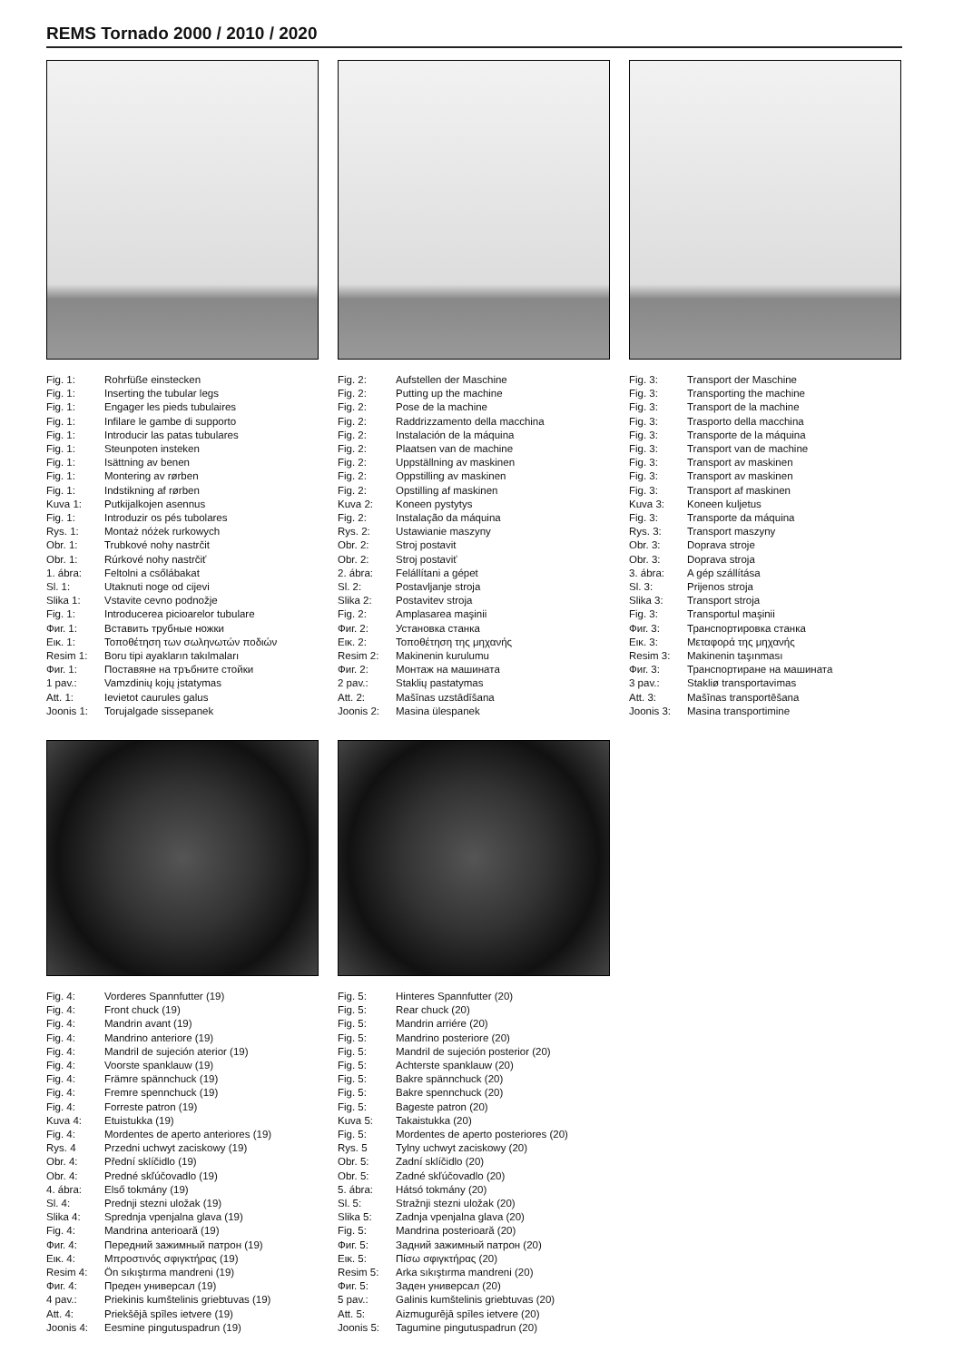REMS Tornado 2000 / 2010 / 2020
Fig. 1: Rohrfüße einstecken
Fig. 1: Inserting the tubular legs
Fig. 1: Engager les pieds tubulaires
Fig. 1: Infilare le gambe di supporto
Fig. 1: Introducir las patas tubulares
Fig. 1: Steunpoten insteken
Fig. 1: Isättning av benen
Fig. 1: Montering av rørben
Fig. 1: Indstikning af rørben
Kuva 1: Putkijalkojen asennus
Fig. 1: Introduzir os pés tubolares
Rys. 1: Montaż nóżek rurkowych
Obr. 1: Trubkové nohy nastrčit
Obr. 1: Rúrkové nohy nastrčiť
1. ábra: Feltolni a csőlábakat
Sl. 1: Utaknuti noge od cijevi
Slika 1: Vstavite cevno podnožje
Fig. 1: Introducerea picioarelor tubulare
Фиг. 1: Вставить трубные ножки
Εικ. 1: Τοποθέτηση των σωληνωτών ποδιών
Resim 1: Boru tipi ayakların takılmaları
Фиг. 1: Поставяне на тръбните стойки
1 pav.: Vamzdinių kojų įstatymas
Att. 1: Ievietot caurules galus
Joonis 1: Torujalgade sissepanek
Fig. 2: Aufstellen der Maschine
Fig. 2: Putting up the machine
Fig. 2: Pose de la machine
Fig. 2: Raddrizzamento della macchina
Fig. 2: Instalación de la máquina
Fig. 2: Plaatsen van de machine
Fig. 2: Uppställning av maskinen
Fig. 2: Oppstilling av maskinen
Fig. 2: Opstilling af maskinen
Kuva 2: Koneen pystytys
Fig. 2: Instalação da máquina
Rys. 2: Ustawianie maszyny
Obr. 2: Stroj postavit
Obr. 2: Stroj postaviť
2. ábra: Felállítani a gépet
Sl. 2: Postavljanje stroja
Slika 2: Postavitev stroja
Fig. 2: Amplasarea maşinii
Фиг. 2: Установка станка
Εικ. 2: Τοποθέτηση της μηχανής
Resim 2: Makinenin kurulumu
Фиг. 2: Монтаж на машината
2 pav.: Staklių pastatymas
Att. 2: Mašīnas uzstādīšana
Joonis 2: Masina ülespanek
Fig. 3: Transport der Maschine
Fig. 3: Transporting the machine
Fig. 3: Transport de la machine
Fig. 3: Trasporto della macchina
Fig. 3: Transporte de la máquina
Fig. 3: Transport van de machine
Fig. 3: Transport av maskinen
Fig. 3: Transport av maskinen
Fig. 3: Transport af maskinen
Kuva 3: Koneen kuljetus
Fig. 3: Transporte da máquina
Rys. 3: Transport maszyny
Obr. 3: Doprava stroje
Obr. 3: Doprava stroja
3. ábra: A gép szállítása
Sl. 3: Prijenos stroja
Slika 3: Transport stroja
Fig. 3: Transportul maşinii
Фиг. 3: Транспортировка станка
Εικ. 3: Μεταφορά της μηχανής
Resim 3: Makinenin taşınması
Фиг. 3: Транспортиране на машината
3 pav.: Stakliø transportavimas
Att. 3: Mašīnas transportēšana
Joonis 3: Masina transportimine
Fig. 4: Vorderes Spannfutter (19)
Fig. 4: Front chuck (19)
Fig. 4: Mandrin avant (19)
Fig. 4: Mandrino anteriore (19)
Fig. 4: Mandril de sujeción aterior (19)
Fig. 4: Voorste spanklauw (19)
Fig. 4: Främre spännchuck (19)
Fig. 4: Fremre spennchuck (19)
Fig. 4: Forreste patron (19)
Kuva 4: Etuistukka (19)
Fig. 4: Mordentes de aperto anteriores (19)
Rys. 4 Przedni uchwyt zaciskowy (19)
Obr. 4: Přední sklíčidlo (19)
Obr. 4: Predné skľúčovadlo (19)
4. ábra: Első tokmány (19)
Sl. 4: Prednji stezni uložak (19)
Slika 4: Sprednja vpenjalna glava (19)
Fig. 4: Mandrina anterioară (19)
Фиг. 4: Передний зажимный патрон (19)
Εικ. 4: Μπροστινός σφιγκτήρας (19)
Resim 4: Ön sıkıştırma mandreni (19)
Фиг. 4: Преден универсал (19)
4 pav.: Priekinis kumštelinis griebtuvas (19)
Att. 4: Priekšējā spīles ietvere (19)
Joonis 4: Eesmine pingutuspadrun (19)
Fig. 5: Hinteres Spannfutter (20)
Fig. 5: Rear chuck (20)
Fig. 5: Mandrin arriére (20)
Fig. 5: Mandrino posteriore (20)
Fig. 5: Mandril de sujeción posterior (20)
Fig. 5: Achterste spanklauw (20)
Fig. 5: Bakre spännchuck (20)
Fig. 5: Bakre spennchuck (20)
Fig. 5: Bageste patron (20)
Kuva 5: Takaistukka (20)
Fig. 5: Mordentes de aperto posteriores (20)
Rys. 5 Tylny uchwyt zaciskowy (20)
Obr. 5: Zadní sklíčidlo (20)
Obr. 5: Zadné skľúčovadlo (20)
5. ábra: Hátsó tokmány (20)
Sl. 5: Stražnji stezni uložak (20)
Slika 5: Zadnja vpenjalna glava (20)
Fig. 5: Mandrina posterioară (20)
Фиг. 5: Задний зажимный патрон (20)
Εικ. 5: Πίσω σφιγκτήρας (20)
Resim 5: Arka sıkıştırma mandreni (20)
Фиг. 5: Заден универсал (20)
5 pav.: Galinis kumštelinis griebtuvas (20)
Att. 5: Aizmugurējā spīles ietvere (20)
Joonis 5: Tagumine pingutuspadrun (20)